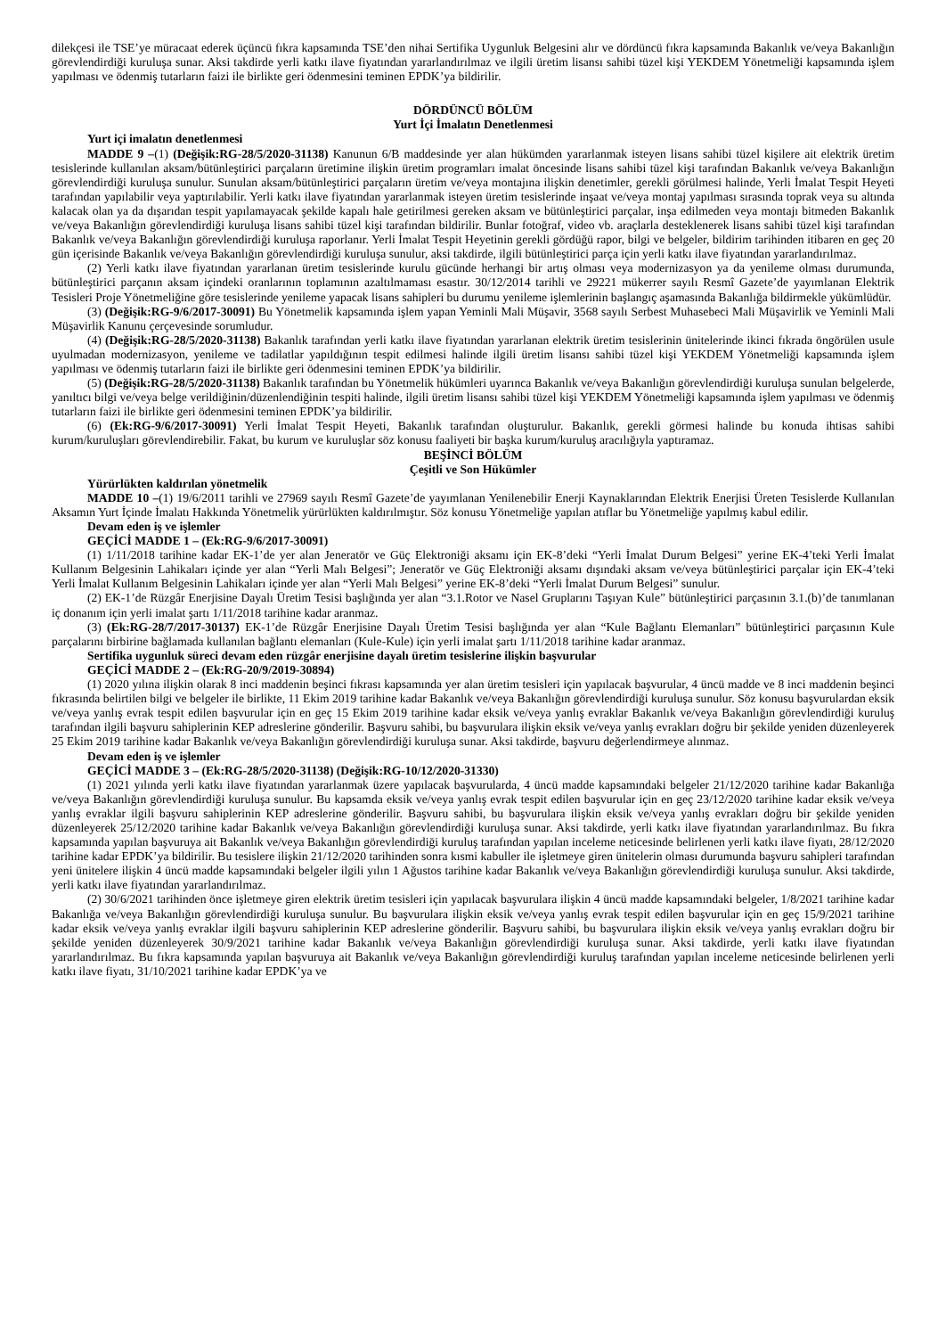dilekçesi ile TSE’ye müracaat ederek üçüncü fıkra kapsamında TSE’den nihai Sertifika Uygunluk Belgesini alır ve dördüncü fıkra kapsamında Bakanlık ve/veya Bakanlığın görevlendirdiği kuruluşa sunar. Aksi takdirde yerli katkı ilave fiyatından yararlandırılmaz ve ilgili üretim lisansı sahibi tüzel kişi YEKDEM Yönetmeliği kapsamında işlem yapılması ve ödenmiş tutarların faizi ile birlikte geri ödenmesini teminen EPDK’ya bildirilir.
DÖRDÜNCÜ BÖLÜM
Yurt İçi İmalatın Denetlenmesi
Yurt içi imalatın denetlenmesi
MADDE 9 –(1) (Değişik:RG-28/5/2020-31138) Kanunun 6/B maddesinde yer alan hükümden yararlanmak isteyen lisans sahibi tüzel kişilere ait elektrik üretim tesislerinde kullanılan aksam/bütünleştirici parçaların üretimine ilişkin üretim programları imalat öncesinde lisans sahibi tüzel kişi tarafından Bakanlık ve/veya Bakanlığın görevlendirdiği kuruluşa sunulur. Sunulan aksam/bütünleştirici parçaların üretim ve/veya montajına ilişkin denetimler, gerekli görülmesi halinde, Yerli İmalat Tespit Heyeti tarafından yapılabilir veya yaptırılabilir. Yerli katkı ilave fiyatından yararlanmak isteyen üretim tesislerinde inşaat ve/veya montaj yapılması sırasında toprak veya su altında kalacak olan ya da dışarıdan tespit yapılamayacak şekilde kapalı hale getirilmesi gereken aksam ve bütünleştirici parçalar, inşa edilmeden veya montajı bitmeden Bakanlık ve/veya Bakanlığın görevlendirdiği kuruluşa lisans sahibi tüzel kişi tarafından bildirilir. Bunlar fotoğraf, video vb. araçlarla desteklenerek lisans sahibi tüzel kişi tarafından Bakanlık ve/veya Bakanlığın görevlendirdiği kuruluşa raporlanır. Yerli İmalat Tespit Heyetinin gerekli gördüğü rapor, bilgi ve belgeler, bildirim tarihinden itibaren en geç 20 gün içerisinde Bakanlık ve/veya Bakanlığın görevlendirdiği kuruluşa sunulur, aksi takdirde, ilgili bütünleştirici parça için yerli katkı ilave fiyatından yararlandırılmaz.
(2) Yerli katkı ilave fiyatından yararlanan üretim tesislerinde kurulu gücünde herhangi bir artış olması veya modernizasyon ya da yenileme olması durumunda, bütünleştirici parçanın aksam içindeki oranlarının toplamının azaltılmaması esastır. 30/12/2014 tarihli ve 29221 mükerrer sayılı Resmî Gazete’de yayımlanan Elektrik Tesisleri Proje Yönetmeliğine göre tesislerinde yenileme yapacak lisans sahipleri bu durumu yenileme işlemlerinin başlangıç aşamasında Bakanlığa bildirmekle yükümlüdür.
(3) (Değişik:RG-9/6/2017-30091) Bu Yönetmelik kapsamında işlem yapan Yeminli Mali Müşavir, 3568 sayılı Serbest Muhasebeci Mali Müşavirlik ve Yeminli Mali Müşavirlik Kanunu çerçevesinde sorumludur.
(4) (Değişik:RG-28/5/2020-31138) Bakanlık tarafından yerli katkı ilave fiyatından yararlanan elektrik üretim tesislerinin ünitelerinde ikinci fıkrada öngörülen usule uyulmadan modernizasyon, yenileme ve tadilatlar yapıldığının tespit edilmesi halinde ilgili üretim lisansı sahibi tüzel kişi YEKDEM Yönetmeliği kapsamında işlem yapılması ve ödenmiş tutarların faizi ile birlikte geri ödenmesini teminen EPDK’ya bildirilir.
(5) (Değişik:RG-28/5/2020-31138) Bakanlık tarafından bu Yönetmelik hükümleri uyarınca Bakanlık ve/veya Bakanlığın görevlendirdiği kuruluşa sunulan belgelerde, yanıltıcı bilgi ve/veya belge verildiğinin/düzenlendiğinin tespiti halinde, ilgili üretim lisansı sahibi tüzel kişi YEKDEM Yönetmeliği kapsamında işlem yapılması ve ödenmiş tutarların faizi ile birlikte geri ödenmesini teminen EPDK’ya bildirilir.
(6) (Ek:RG-9/6/2017-30091) Yerli İmalat Tespit Heyeti, Bakanlık tarafından oluşturulur. Bakanlık, gerekli görmesi halinde bu konuda ihtisas sahibi kurum/kuruluşları görevlendirebilir. Fakat, bu kurum ve kuruluşlar söz konusu faaliyeti bir başka kurum/kuruluş aracılığıyla yaptıramaz.
BEŞİNCİ BÖLÜM
Çeşitli ve Son Hükümler
Yürürlükten kaldırılan yönetmelik
MADDE 10 –(1) 19/6/2011 tarihli ve 27969 sayılı Resmî Gazete’de yayımlanan Yenilenebilir Enerji Kaynaklarından Elektrik Enerjisi Üreten Tesislerde Kullanılan Aksamın Yurt İçinde İmalatı Hakkında Yönetmelik yürürlükten kaldırılmıştır. Söz konusu Yönetmeliğe yapılan atıflar bu Yönetmeliğe yapılmış kabul edilir.
Devam eden iş ve işlemler
GEÇİCİ MADDE 1 – (Ek:RG-9/6/2017-30091)
(1) 1/11/2018 tarihine kadar EK-1’de yer alan Jeneratör ve Güç Elektroniği aksamı için EK-8’deki “Yerli İmalat Durum Belgesi” yerine EK-4’teki Yerli İmalat Kullanım Belgesinin Lahikaları içinde yer alan “Yerli Malı Belgesi”; Jeneratör ve Güç Elektroniği aksamı dışındaki aksam ve/veya bütünleştirici parçalar için EK-4’teki Yerli İmalat Kullanım Belgesinin Lahikaları içinde yer alan “Yerli Malı Belgesi” yerine EK-8’deki “Yerli İmalat Durum Belgesi” sunulur.
(2) EK-1’de Rüzgâr Enerjisine Dayalı Üretim Tesisi başlığında yer alan “3.1.Rotor ve Nasel Gruplarını Taşıyan Kule” bütünleştirici parçasının 3.1.(b)’de tanımlanan iç donanım için yerli imalat şartı 1/11/2018 tarihine kadar aranmaz.
(3) (Ek:RG-28/7/2017-30137) EK-1’de Rüzgâr Enerjisine Dayalı Üretim Tesisi başlığında yer alan “Kule Bağlantı Elemanları” bütünleştirici parçasının Kule parçalarını birbirine bağlamada kullanılan bağlantı elemanları (Kule-Kule) için yerli imalat şartı 1/11/2018 tarihine kadar aranmaz.
Sertifika uygunluk süreci devam eden rüzgâr enerjisine dayalı üretim tesislerine ilişkin başvurular
GEÇİCİ MADDE 2 – (Ek:RG-20/9/2019-30894)
(1) 2020 yılına ilişkin olarak 8 inci maddenin beşinci fıkrası kapsamında yer alan üretim tesisleri için yapılacak başvurular, 4 üncü madde ve 8 inci maddenin beşinci fıkrasında belirtilen bilgi ve belgeler ile birlikte, 11 Ekim 2019 tarihine kadar Bakanlık ve/veya Bakanlığın görevlendirdiği kuruluşa sunulur. Söz konusu başvurulardan eksik ve/veya yanlış evrak tespit edilen başvurular için en geç 15 Ekim 2019 tarihine kadar eksik ve/veya yanlış evraklar Bakanlık ve/veya Bakanlığın görevlendirdiği kuruluş tarafından ilgili başvuru sahiplerinin KEP adreslerine gönderilir. Başvuru sahibi, bu başvurulara ilişkin eksik ve/veya yanlış evrakları doğru bir şekilde yeniden düzenleyerek 25 Ekim 2019 tarihine kadar Bakanlık ve/veya Bakanlığın görevlendirdiği kuruluşa sunar. Aksi takdirde, başvuru değerlendirmeye alınmaz.
Devam eden iş ve işlemler
GEÇİCİ MADDE 3 – (Ek:RG-28/5/2020-31138) (Değişik:RG-10/12/2020-31330)
(1) 2021 yılında yerli katkı ilave fiyatından yararlanmak üzere yapılacak başvurularda, 4 üncü madde kapsamındaki belgeler 21/12/2020 tarihine kadar Bakanlığa ve/veya Bakanlığın görevlendirdiği kuruluşa sunulur. Bu kapsamda eksik ve/veya yanlış evrak tespit edilen başvurular için en geç 23/12/2020 tarihine kadar eksik ve/veya yanlış evraklar ilgili başvuru sahiplerinin KEP adreslerine gönderilir. Başvuru sahibi, bu başvurulara ilişkin eksik ve/veya yanlış evrakları doğru bir şekilde yeniden düzenleyerek 25/12/2020 tarihine kadar Bakanlık ve/veya Bakanlığın görevlendirdiği kuruluşa sunar. Aksi takdirde, yerli katkı ilave fiyatından yararlandırılmaz. Bu fıkra kapsamında yapılan başvuruya ait Bakanlık ve/veya Bakanlığın görevlendirdiği kuruluş tarafından yapılan inceleme neticesinde belirlenen yerli katkı ilave fiyatı, 28/12/2020 tarihine kadar EPDK’ya bildirilir. Bu tesislere ilişkin 21/12/2020 tarihinden sonra kısmi kabuller ile işletmeye giren ünitelerin olması durumunda başvuru sahipleri tarafından yeni ünitelere ilişkin 4 üncü madde kapsamındaki belgeler ilgili yılın 1 Ağustos tarihine kadar Bakanlık ve/veya Bakanlığın görevlendirdiği kuruluşa sunulur. Aksi takdirde, yerli katkı ilave fiyatından yararlandırılmaz.
(2) 30/6/2021 tarihinden önce işletmeye giren elektrik üretim tesisleri için yapılacak başvurulara ilişkin 4 üncü madde kapsamındaki belgeler, 1/8/2021 tarihine kadar Bakanlığa ve/veya Bakanlığın görevlendirdiği kuruluşa sunulur. Bu başvurulara ilişkin eksik ve/veya yanlış evrak tespit edilen başvurular için en geç 15/9/2021 tarihine kadar eksik ve/veya yanlış evraklar ilgili başvuru sahiplerinin KEP adreslerine gönderilir. Başvuru sahibi, bu başvurulara ilişkin eksik ve/veya yanlış evrakları doğru bir şekilde yeniden düzenleyerek 30/9/2021 tarihine kadar Bakanlık ve/veya Bakanlığın görevlendirdiği kuruluşa sunar. Aksi takdirde, yerli katkı ilave fiyatından yararlandırılmaz. Bu fıkra kapsamında yapılan başvuruya ait Bakanlık ve/veya Bakanlığın görevlendirdiği kuruluş tarafından yapılan inceleme neticesinde belirlenen yerli katkı ilave fiyatı, 31/10/2021 tarihine kadar EPDK’ya ve